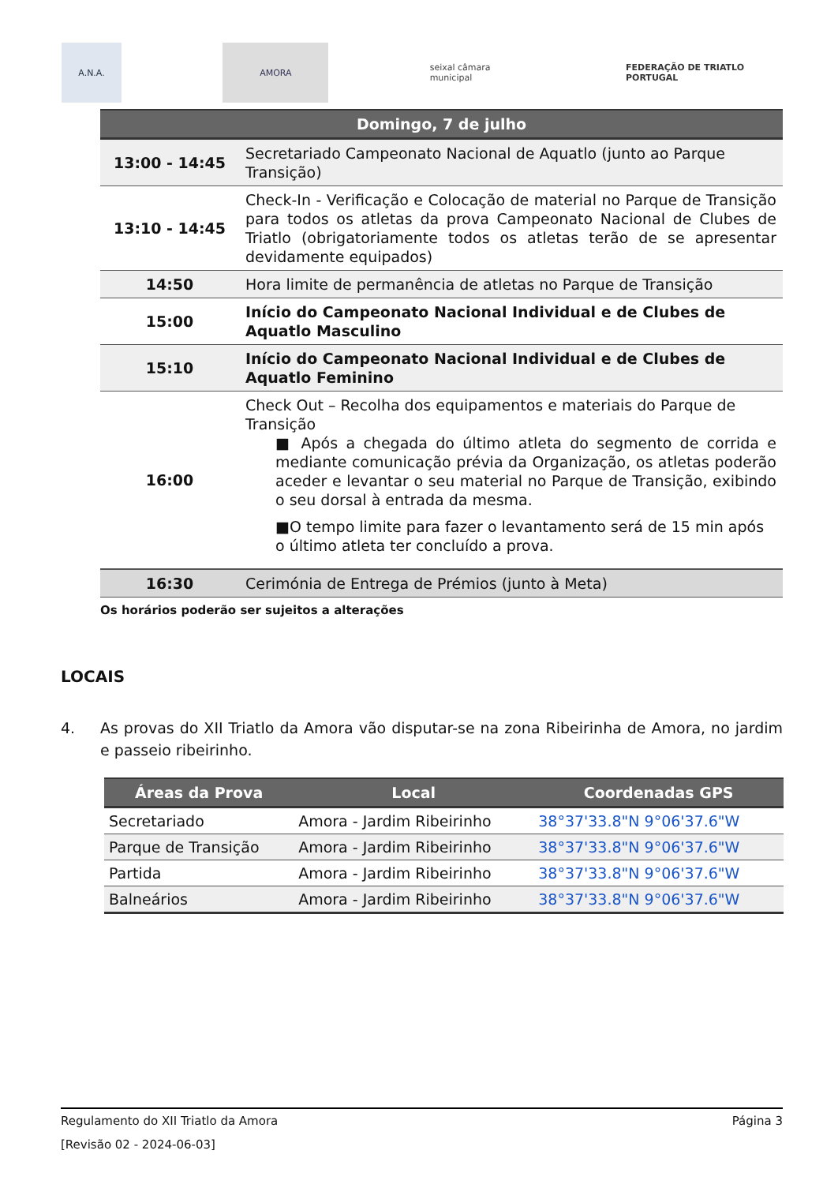A.N.A. AMORA
seixal câmara municipal
FEDERAÇÃO DE TRIATLO PORTUGAL
| Domingo, 7 de julho | |
| --- | --- |
| 13:00 - 14:45 | Secretariado Campeonato Nacional de Aquatlo (junto ao Parque Transição) |
| 13:10 - 14:45 | Check-In - Verificação e Colocação de material no Parque de Transição para todos os atletas da prova Campeonato Nacional de Clubes de Triatlo (obrigatoriamente todos os atletas terão de se apresentar devidamente equipados) |
| 14:50 | Hora limite de permanência de atletas no Parque de Transição |
| 15:00 | Início do Campeonato Nacional Individual e de Clubes de Aquatlo Masculino |
| 15:10 | Início do Campeonato Nacional Individual e de Clubes de Aquatlo Feminino |
| 16:00 | Check Out – Recolha dos equipamentos e materiais do Parque de Transição ■ Após a chegada do último atleta do segmento de corrida e mediante comunicação prévia da Organização, os atletas poderão aceder e levantar o seu material no Parque de Transição, exibindo o seu dorsal à entrada da mesma. ■O tempo limite para fazer o levantamento será de 15 min após o último atleta ter concluído a prova. |
| 16:30 | Cerimónia de Entrega de Prémios (junto à Meta) |
Os horários poderão ser sujeitos a alterações
LOCAIS
4. As provas do XII Triatlo da Amora vão disputar-se na zona Ribeirinha de Amora, no jardim e passeio ribeirinho.
| Áreas da Prova | Local | Coordenadas GPS |
| --- | --- | --- |
| Secretariado | Amora - Jardim Ribeirinho | 38°37'33.8"N 9°06'37.6"W |
| Parque de Transição | Amora - Jardim Ribeirinho | 38°37'33.8"N 9°06'37.6"W |
| Partida | Amora - Jardim Ribeirinho | 38°37'33.8"N 9°06'37.6"W |
| Balneários | Amora - Jardim Ribeirinho | 38°37'33.8"N 9°06'37.6"W |
Regulamento do XII Triatlo da Amora Página 3
[Revisão 02 - 2024-06-03]